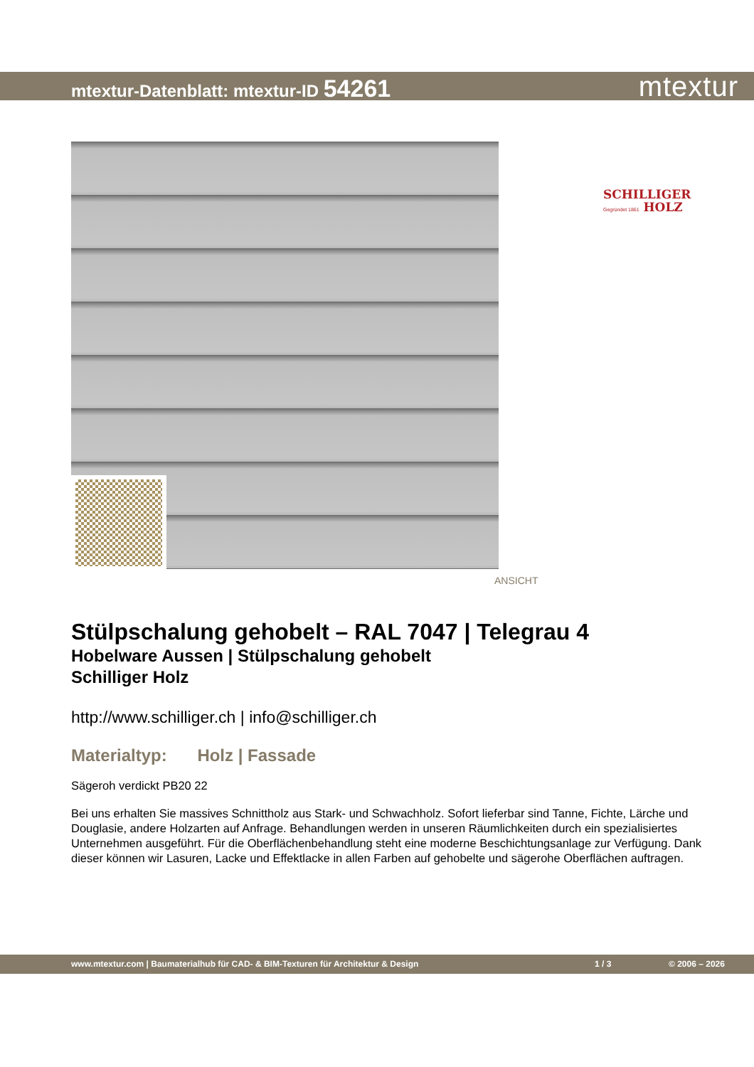mtextur-Datenblatt: mtextur-ID 54261 mtextur
SCHILLIGER
Gegründet 1861 HOLZ
ANSICHT
Stülpschalung gehobelt – RAL 7047 | Telegrau 4
Hobelware Aussen | Stülpschalung gehobelt
Schilliger Holz
http://www.schilliger.ch | info@schilliger.ch
Materialtyp: Holz | Fassade
Sägeroh verdickt PB20 22
Bei uns erhalten Sie massives Schnittholz aus Stark- und Schwachholz. Sofort lieferbar sind Tanne, Fichte, Lärche und Douglasie, andere Holzarten auf Anfrage. Behandlungen werden in unseren Räumlichkeiten durch ein spezialisiertes Unternehmen ausgeführt. Für die Oberflächenbehandlung steht eine moderne Beschichtungsanlage zur Verfügung. Dank dieser können wir Lasuren, Lacke und Effektlacke in allen Farben auf gehobelte und sägerohe Oberflächen auftragen.
www.mtextur.com | Baumaterialhub für CAD- & BIM-Texturen für Architektur & Design 1 / 3 © 2006 – 2026